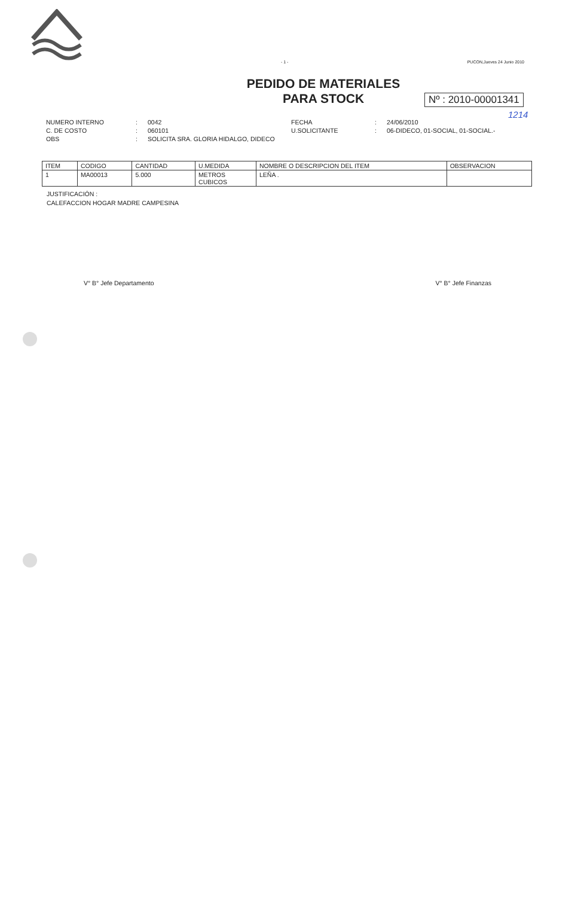- 1 - PUCON,Jueves 24 Junio 2010
PEDIDO DE MATERIALES
PARA STOCK
Nº : 2010-00001341
1214
NUMERO INTERNO: 0042 FECHA: 24/06/2010 C. DE COSTO: 060101 U.SOLICITANTE: 06-DIDECO, 01-SOCIAL, 01-SOCIAL.- OBS: SOLICITA SRA. GLORIA HIDALGO, DIDECO
| ITEM | CODIGO | CANTIDAD | U.MEDIDA | NOMBRE O DESCRIPCION DEL ITEM | OBSERVACION |
| --- | --- | --- | --- | --- | --- |
| 1 | MA00013 | 5.000 | METROS CUBICOS | LEÑA . | |
JUSTIFICACIÓN :
CALEFACCION HOGAR MADRE CAMPESINA
V° B° Jefe Departamento V° B° Jefe Finanzas